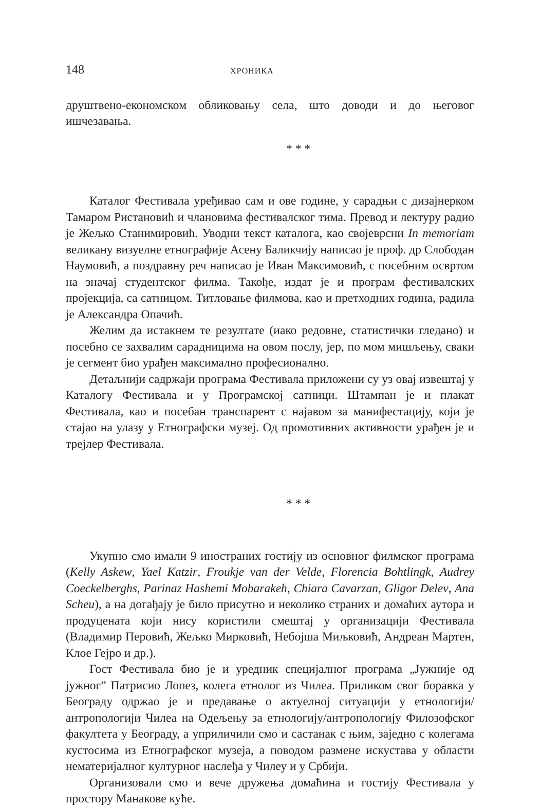148 ХРОНИКА
друштвено-економском обликовању села, што доводи и до његовог ишчезавања.
* * *
Каталог Фестивала уређивао сам и ове године, у сарадњи с дизајнерком Тамаром Ристановић и члановима фестивалског тима. Превод и лектуру радио је Жељко Станимировић. Уводни текст каталога, као својеврсни In memoriam великану визуелне етнографије Асену Баликчију написао је проф. др Слободан Наумовић, а поздравну реч написао је Иван Максимовић, с посебним освртом на значај студентског филма. Такође, издат је и програм фестивалских пројекција, са сатницом. Титловање филмова, као и претходних година, радила је Александра Опачић.
Желим да истакнем те резултате (иако редовне, статистички гледано) и посебно се захвалим сарадницима на овом послу, јер, по мом мишљењу, сваки је сегмент био урађен максимално професионално.
Детаљнији садржаји програма Фестивала приложени су уз овај извештај у Каталогу Фестивала и у Програмској сатници. Штампан је и плакат Фестивала, као и посебан транспарент с најавом за манифестацију, који је стајао на улазу у Етнографски музеј. Од промотивних активности урађен је и трејлер Фестивала.
* * *
Укупно смо имали 9 иностраних гостију из основног филмског програма (Kelly Askew, Yael Katzir, Froukje van der Velde, Florencia Bohtlingk, Audrey Coeckelberghs, Parinaz Hashemi Mobarakeh, Chiara Cavarzan, Gligor Delev, Ana Scheu), а на догађају је било присутно и неколико страних и домаћих аутора и продуцената који нису користили смештај у организацији Фестивала (Владимир Перовић, Жељко Мирковић, Небојша Миљковић, Андреан Мартен, Клое Гејро и др.).
Гост Фестивала био је и уредник специјалног програма „Јужније од јужног” Патрисио Лопез, колега етнолог из Чилеа. Приликом свог боравка у Београду одржао је и предавање о актуелној ситуацији у етнологији/антропологији Чилеа на Одељењу за етнологију/антропологију Филозофског факултета у Београду, а уприличили смо и састанак с њим, заједно с колегама кустосима из Етнографског музеја, а поводом размене искустава у области нематеријалног културног наслеђа у Чилеу и у Србији.
Организовали смо и вече дружења домаћина и гостију Фестивала у простору Манакове куће.